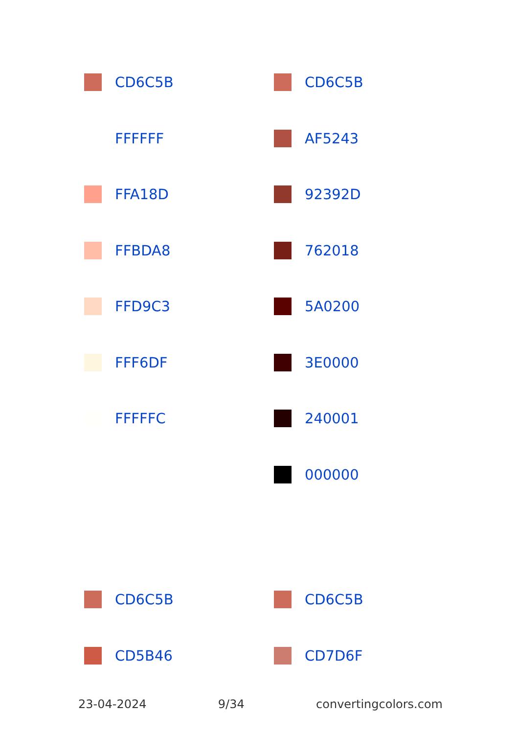CD6C5B
CD6C5B
FFFFFF
AF5243
FFA18D
92392D
FFBDA8
762018
FFD9C3
5A0200
FFF6DF
3E0000
FFFFFC
240001
000000
CD6C5B
CD6C5B
CD5B46
CD7D6F
23-04-2024 9/34 convertingcolors.com